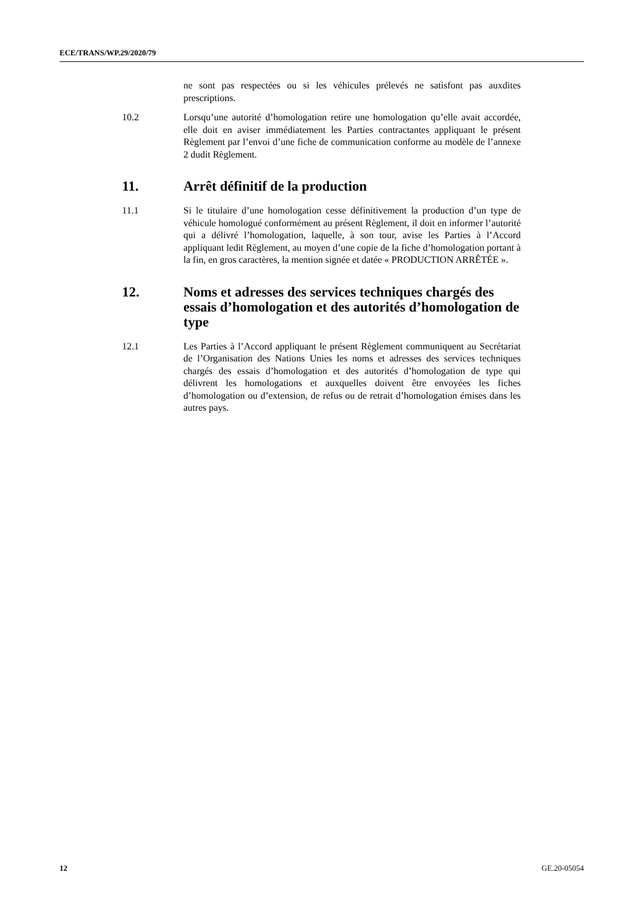ECE/TRANS/WP.29/2020/79
ne sont pas respectées ou si les véhicules prélevés ne satisfont pas auxdites prescriptions.
10.2 Lorsqu’une autorité d’homologation retire une homologation qu’elle avait accordée, elle doit en aviser immédiatement les Parties contractantes appliquant le présent Règlement par l’envoi d’une fiche de communication conforme au modèle de l’annexe 2 dudit Règlement.
11. Arrêt définitif de la production
11.1 Si le titulaire d’une homologation cesse définitivement la production d’un type de véhicule homologué conformément au présent Règlement, il doit en informer l’autorité qui a délivré l’homologation, laquelle, à son tour, avise les Parties à l’Accord appliquant ledit Règlement, au moyen d’une copie de la fiche d’homologation portant à la fin, en gros caractères, la mention signée et datée « PRODUCTION ARRÊTÉE ».
12. Noms et adresses des services techniques chargés des essais d’homologation et des autorités d’homologation de type
12.1 Les Parties à l’Accord appliquant le présent Règlement communiquent au Secrétariat de l’Organisation des Nations Unies les noms et adresses des services techniques chargés des essais d’homologation et des autorités d’homologation de type qui délivrent les homologations et auxquelles doivent être envoyées les fiches d’homologation ou d’extension, de refus ou de retrait d’homologation émises dans les autres pays.
12 GE.20-05054